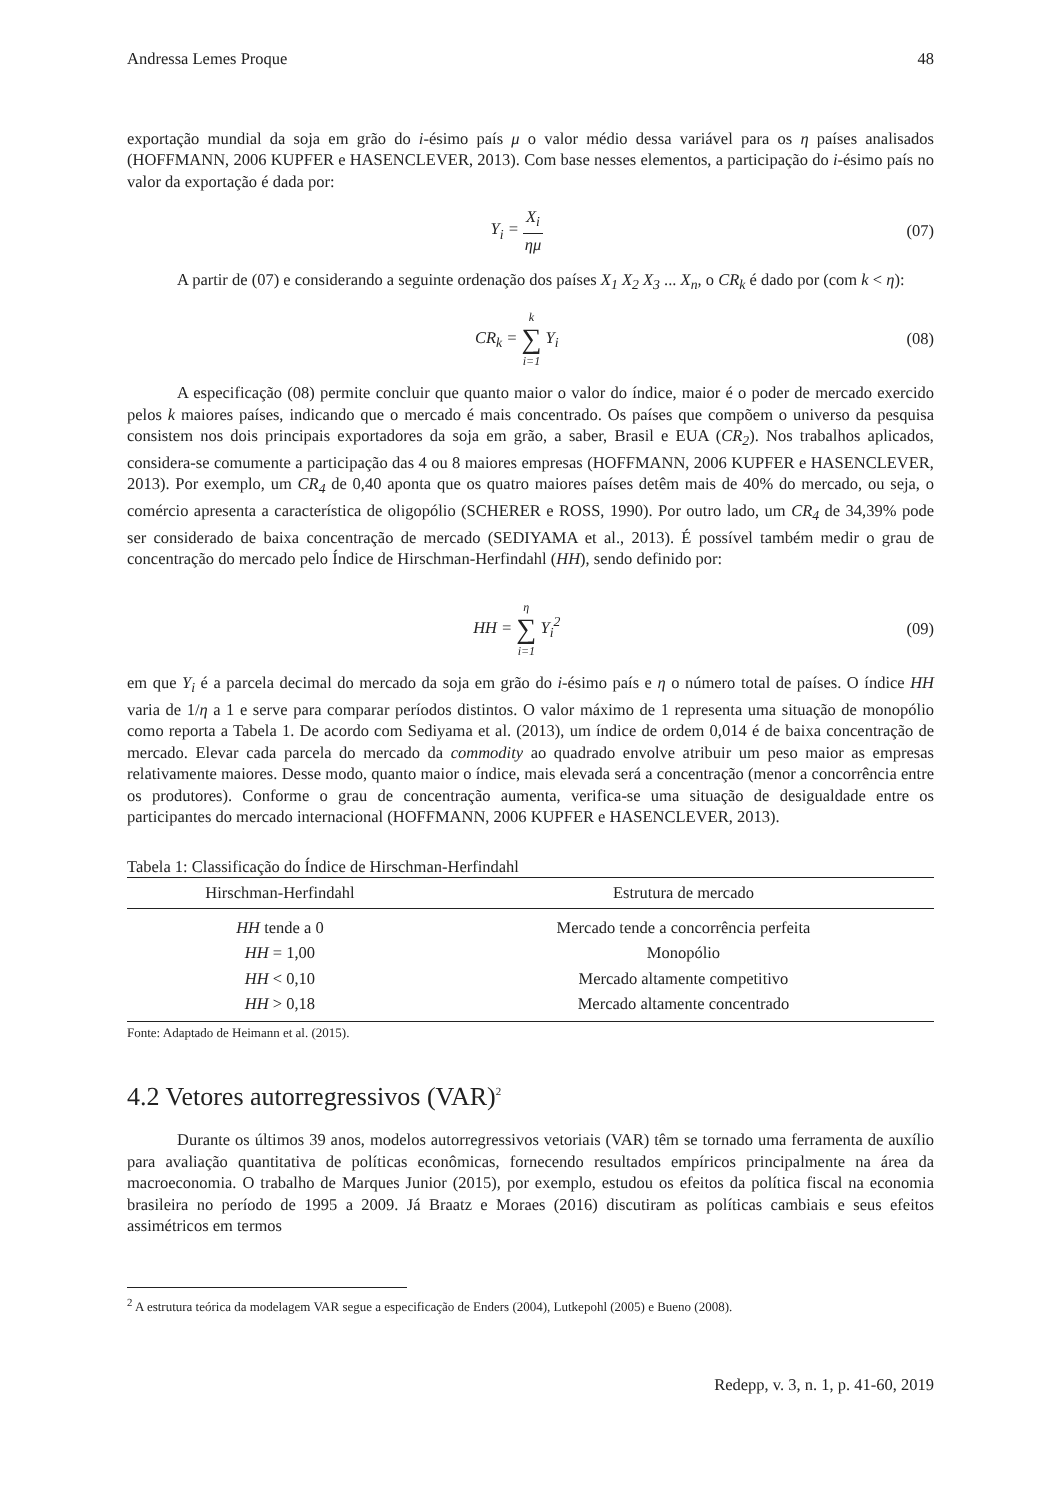Andressa Lemes Proque 48
exportação mundial da soja em grão do i-ésimo país μ o valor médio dessa variável para os η países analisados (HOFFMANN, 2006 KUPFER e HASENCLEVER, 2013). Com base nesses elementos, a participação do i-ésimo país no valor da exportação é dada por:
Y<sub>i</sub> = X<sub>i</sub> ημ (07)
A partir de (07) e considerando a seguinte ordenação dos países X<sub>1</sub> X<sub>2</sub> X<sub>3</sub> ... X<sub>n</sub>, o CR<sub>k</sub> é dado por (com k < η):
CR<sub>k</sub> = k ∑ i=1 Y<sub>i</sub> (08)
A especificação (08) permite concluir que quanto maior o valor do índice, maior é o poder de mercado exercido pelos k maiores países, indicando que o mercado é mais concentrado. Os países que compõem o universo da pesquisa consistem nos dois principais exportadores da soja em grão, a saber, Brasil e EUA (CR<sub>2</sub>). Nos trabalhos aplicados, considera-se comumente a participação das 4 ou 8 maiores empresas (HOFFMANN, 2006 KUPFER e HASENCLEVER, 2013). Por exemplo, um CR<sub>4</sub> de 0,40 aponta que os quatro maiores países detêm mais de 40% do mercado, ou seja, o comércio apresenta a característica de oligopólio (SCHERER e ROSS, 1990). Por outro lado, um CR<sub>4</sub> de 34,39% pode ser considerado de baixa concentração de mercado (SEDIYAMA et al., 2013). É possível também medir o grau de concentração do mercado pelo Índice de Hirschman-Herfindahl (HH), sendo definido por:
HH = η ∑ i=1 Y<sub>i</sub><sup>2</sup> (09)
em que Y<sub>i</sub> é a parcela decimal do mercado da soja em grão do i-ésimo país e η o número total de países. O índice HH varia de 1/η a 1 e serve para comparar períodos distintos. O valor máximo de 1 representa uma situação de monopólio como reporta a Tabela 1. De acordo com Sediyama et al. (2013), um índice de ordem 0,014 é de baixa concentração de mercado. Elevar cada parcela do mercado da commodity ao quadrado envolve atribuir um peso maior as empresas relativamente maiores. Desse modo, quanto maior o índice, mais elevada será a concentração (menor a concorrência entre os produtores). Conforme o grau de concentração aumenta, verifica-se uma situação de desigualdade entre os participantes do mercado internacional (HOFFMANN, 2006 KUPFER e HASENCLEVER, 2013).
Tabela 1: Classificação do Índice de Hirschman-Herfindahl
| Hirschman-Herfindahl | Estrutura de mercado |
| --- | --- |
| HH tende a 0 | Mercado tende a concorrência perfeita |
| HH = 1,00 | Monopólio |
| HH < 0,10 | Mercado altamente competitivo |
| HH > 0,18 | Mercado altamente concentrado |
Fonte: Adaptado de Heimann et al. (2015).
4.2 Vetores autorregressivos (VAR)<sup>2</sup>
Durante os últimos 39 anos, modelos autorregressivos vetoriais (VAR) têm se tornado uma ferramenta de auxílio para avaliação quantitativa de políticas econômicas, fornecendo resultados empíricos principalmente na área da macroeconomia. O trabalho de Marques Junior (2015), por exemplo, estudou os efeitos da política fiscal na economia brasileira no período de 1995 a 2009. Já Braatz e Moraes (2016) discutiram as políticas cambiais e seus efeitos assimétricos em termos
<sup>2</sup> A estrutura teórica da modelagem VAR segue a especificação de Enders (2004), Lutkepohl (2005) e Bueno (2008).
Redepp, v. 3, n. 1, p. 41-60, 2019